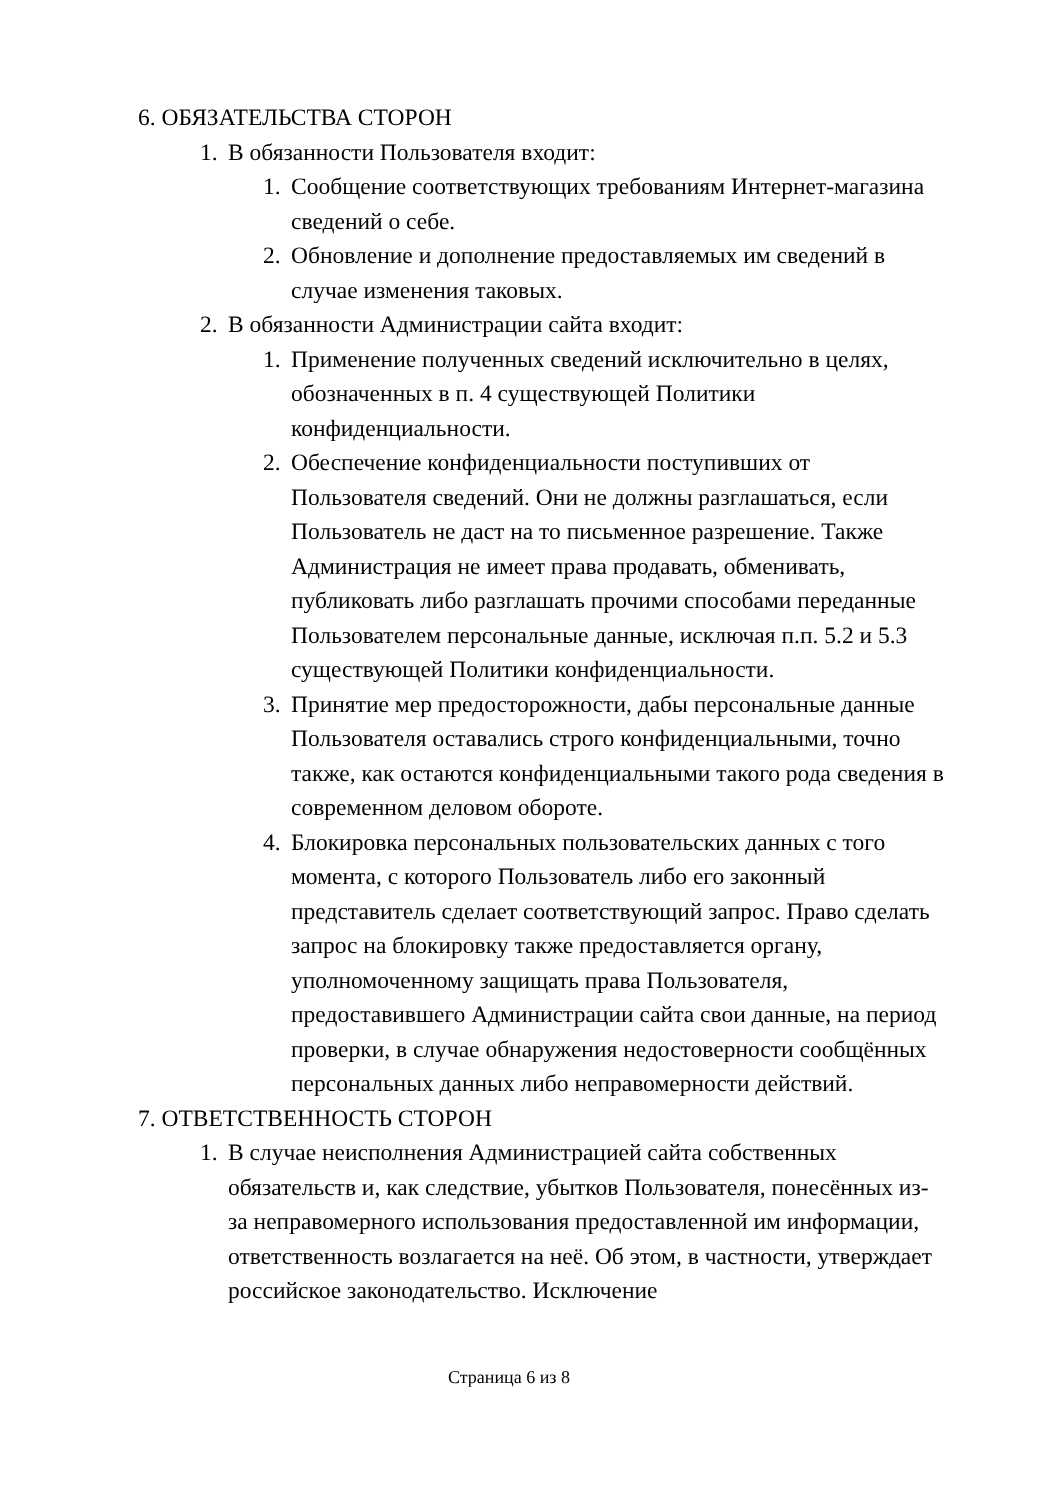6. ОБЯЗАТЕЛЬСТВА СТОРОН
1. В обязанности Пользователя входит:
1. Сообщение соответствующих требованиям Интернет-магазина сведений о себе.
2. Обновление и дополнение предоставляемых им сведений в случае изменения таковых.
2. В обязанности Администрации сайта входит:
1. Применение полученных сведений исключительно в целях, обозначенных в п. 4 существующей Политики конфиденциальности.
2. Обеспечение конфиденциальности поступивших от Пользователя сведений. Они не должны разглашаться, если Пользователь не даст на то письменное разрешение. Также Администрация не имеет права продавать, обменивать, публиковать либо разглашать прочими способами переданные Пользователем персональные данные, исключая п.п. 5.2 и 5.3 существующей Политики конфиденциальности.
3. Принятие мер предосторожности, дабы персональные данные Пользователя оставались строго конфиденциальными, точно также, как остаются конфиденциальными такого рода сведения в современном деловом обороте.
4. Блокировка персональных пользовательских данных с того момента, с которого Пользователь либо его законный представитель сделает соответствующий запрос. Право сделать запрос на блокировку также предоставляется органу, уполномоченному защищать права Пользователя, предоставившего Администрации сайта свои данные, на период проверки, в случае обнаружения недостоверности сообщённых персональных данных либо неправомерности действий.
7. ОТВЕТСТВЕННОСТЬ СТОРОН
1. В случае неисполнения Администрацией сайта собственных обязательств и, как следствие, убытков Пользователя, понесённых из-за неправомерного использования предоставленной им информации, ответственность возлагается на неё. Об этом, в частности, утверждает российское законодательство. Исключение
Страница 6 из 8